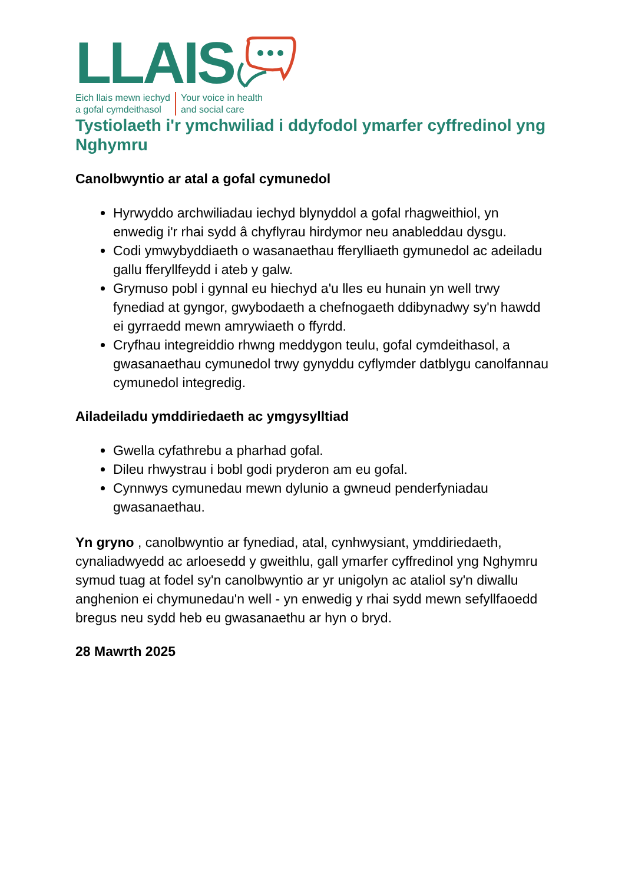LLAIS
Eich llais mewn iechyd
a gofal cymdeithasol
Your voice in health
and social care
Tystiolaeth i'r ymchwiliad i ddyfodol ymarfer cyffredinol yng Nghymru
Canolbwyntio ar atal a gofal cymunedol
Hyrwyddo archwiliadau iechyd blynyddol a gofal rhagweithiol, yn enwedig i'r rhai sydd â chyflyrau hirdymor neu anableddau dysgu.
Codi ymwybyddiaeth o wasanaethau fferylliaeth gymunedol ac adeiladu gallu fferyllfeydd i ateb y galw.
Grymuso pobl i gynnal eu hiechyd a'u lles eu hunain yn well trwy fynediad at gyngor, gwybodaeth a chefnogaeth ddibynadwy sy'n hawdd ei gyrraedd mewn amrywiaeth o ffyrdd.
Cryfhau integreiddio rhwng meddygon teulu, gofal cymdeithasol, a gwasanaethau cymunedol trwy gynyddu cyflymder datblygu canolfannau cymunedol integredig.
Ailadeiladu ymddiriedaeth ac ymgysylltiad
Gwella cyfathrebu a pharhad gofal.
Dileu rhwystrau i bobl godi pryderon am eu gofal.
Cynnwys cymunedau mewn dylunio a gwneud penderfyniadau gwasanaethau.
Yn gryno , canolbwyntio ar fynediad, atal, cynhwysiant, ymddiriedaeth, cynaliadwyedd ac arloesedd y gweithlu, gall ymarfer cyffredinol yng Nghymru symud tuag at fodel sy'n canolbwyntio ar yr unigolyn ac ataliol sy'n diwallu anghenion ei chymunedau'n well - yn enwedig y rhai sydd mewn sefyllfaoedd bregus neu sydd heb eu gwasanaethu ar hyn o bryd.
28 Mawrth 2025